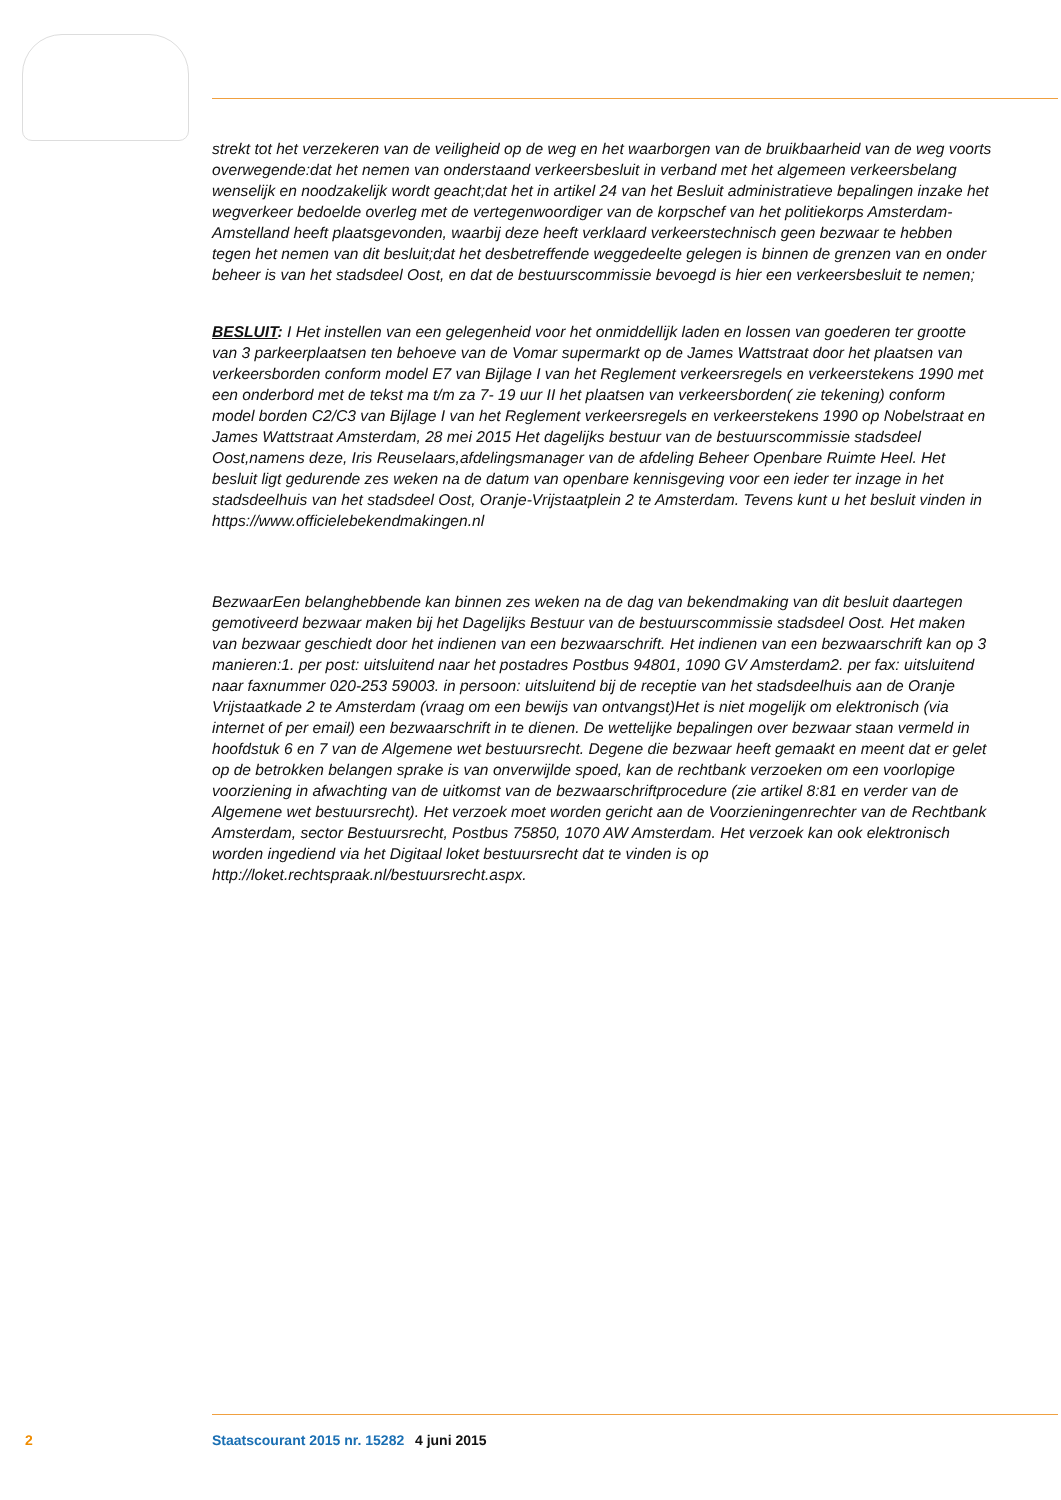strekt tot het verzekeren van de veiligheid op de weg en het waarborgen van de bruikbaarheid van de weg voorts overwegende:dat het nemen van onderstaand verkeersbesluit in verband met het algemeen verkeersbelang wenselijk en noodzakelijk wordt geacht;dat het in artikel 24 van het Besluit administratieve bepalingen inzake het wegverkeer bedoelde overleg met de vertegenwoordiger van de korpschef van het politiekorps Amsterdam-Amstelland heeft plaatsgevonden, waarbij deze heeft verklaard verkeerstechnisch geen bezwaar te hebben tegen het nemen van dit besluit;dat het desbetreffende weggedeelte gelegen is binnen de grenzen van en onder beheer is van het stadsdeel Oost, en dat de bestuurscommissie bevoegd is hier een verkeersbesluit te nemen;
BESLUIT: I Het instellen van een gelegenheid voor het onmiddellijk laden en lossen van goederen ter grootte van 3 parkeerplaatsen ten behoeve van de Vomar supermarkt op de James Wattstraat door het plaatsen van verkeersborden conform model E7 van Bijlage I van het Reglement verkeersregels en verkeerstekens 1990 met een onderbord met de tekst ma t/m za 7- 19 uur II het plaatsen van verkeersborden( zie tekening) conform model borden C2/C3 van Bijlage I van het Reglement verkeersregels en verkeerstekens 1990 op Nobelstraat en James Wattstraat Amsterdam, 28 mei 2015 Het dagelijks bestuur van de bestuurscommissie stadsdeel Oost,namens deze, Iris Reuselaars,afdelingsmanager van de afdeling Beheer Openbare Ruimte Heel. Het besluit ligt gedurende zes weken na de datum van openbare kennisgeving voor een ieder ter inzage in het stadsdeelhuis van het stadsdeel Oost, Oranje-Vrijstaatplein 2 te Amsterdam. Tevens kunt u het besluit vinden in https://www.officielebekendmakingen.nl
BezwaarEen belanghebbende kan binnen zes weken na de dag van bekendmaking van dit besluit daartegen gemotiveerd bezwaar maken bij het Dagelijks Bestuur van de bestuurscommissie stadsdeel Oost. Het maken van bezwaar geschiedt door het indienen van een bezwaarschrift. Het indienen van een bezwaarschrift kan op 3 manieren:1. per post: uitsluitend naar het postadres Postbus 94801, 1090 GV Amsterdam2. per fax: uitsluitend naar faxnummer 020-253 59003. in persoon: uitsluitend bij de receptie van het stadsdeelhuis aan de Oranje Vrijstaatkade 2 te Amsterdam (vraag om een bewijs van ontvangst)Het is niet mogelijk om elektronisch (via internet of per email) een bezwaarschrift in te dienen. De wettelijke bepalingen over bezwaar staan vermeld in hoofdstuk 6 en 7 van de Algemene wet bestuursrecht. Degene die bezwaar heeft gemaakt en meent dat er gelet op de betrokken belangen sprake is van onverwijlde spoed, kan de rechtbank verzoeken om een voorlopige voorziening in afwachting van de uitkomst van de bezwaarschriftprocedure (zie artikel 8:81 en verder van de Algemene wet bestuursrecht). Het verzoek moet worden gericht aan de Voorzieningenrechter van de Rechtbank Amsterdam, sector Bestuursrecht, Postbus 75850, 1070 AW Amsterdam. Het verzoek kan ook elektronisch worden ingediend via het Digitaal loket bestuursrecht dat te vinden is op http://loket.rechtspraak.nl/bestuursrecht.aspx.
2 Staatscourant 2015 nr. 15282 4 juni 2015